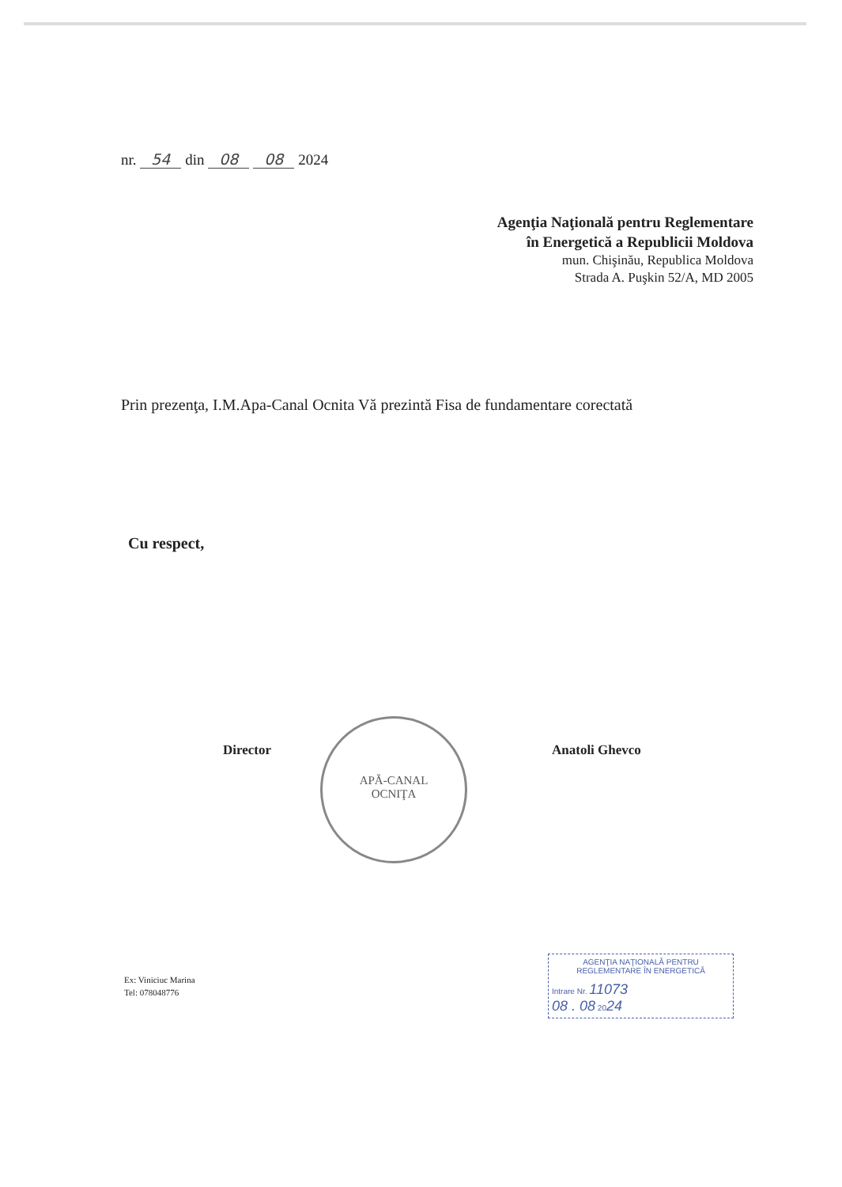nr. 54 din 08 08 2024
Agenţia Naţională pentru Reglementare
în Energetică a Republicii Moldova
mun. Chişinău, Republica Moldova
Strada A. Puşkin 52/A, MD 2005
Prin prezenţa, I.M.Apa-Canal Ocnita Vă prezintă Fisa de fundamentare corectată
Cu respect,
Director
APĂ-CANAL
OCNIŢA
Anatoli Ghevco
Ex: Viniciuc Marina
Tel: 078048776
AGENŢIA NAŢIONALĂ PENTRU
REGLEMENTARE ÎN ENERGETICĂ
Intrare Nr. 11073
08 . 08 2024